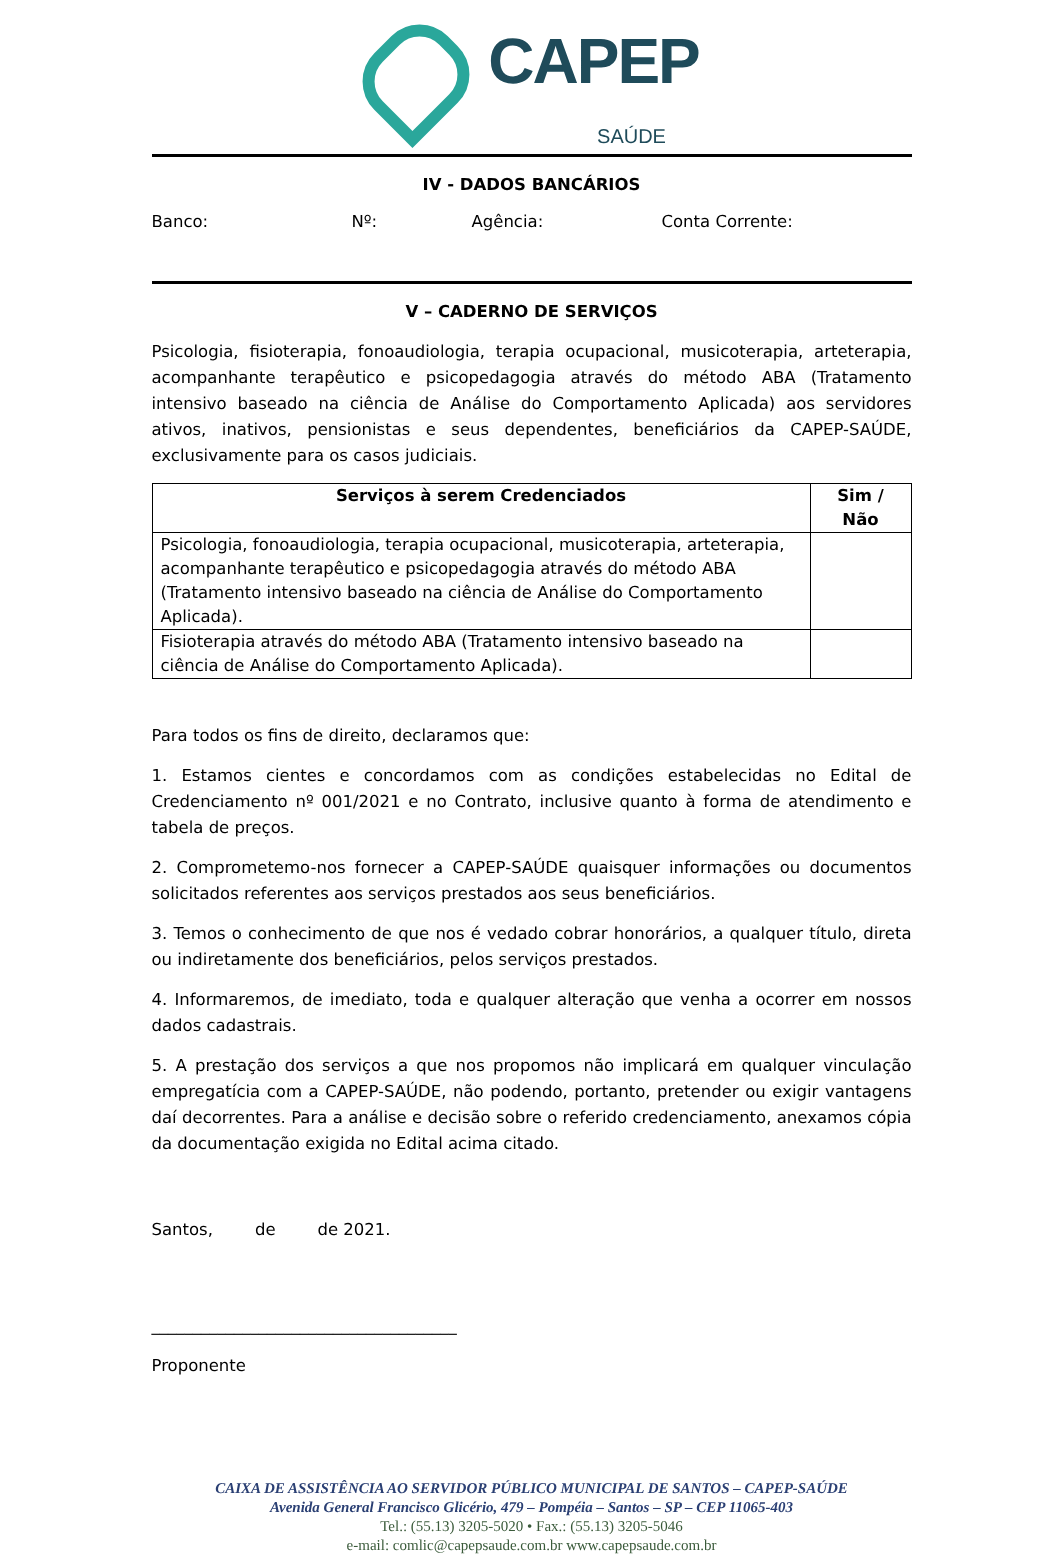CAPEP
SAÚDE
IV - DADOS BANCÁRIOS
Banco: Nº: Agência: Conta Corrente:
V – CADERNO DE SERVIÇOS
Psicologia, fisioterapia, fonoaudiologia, terapia ocupacional, musicoterapia, arteterapia, acompanhante terapêutico e psicopedagogia através do método ABA (Tratamento intensivo baseado na ciência de Análise do Comportamento Aplicada) aos servidores ativos, inativos, pensionistas e seus dependentes, beneficiários da CAPEP-SAÚDE, exclusivamente para os casos judiciais.
| Serviços à serem Credenciados | Sim / Não |
| --- | --- |
| Psicologia, fonoaudiologia, terapia ocupacional, musicoterapia, arteterapia, acompanhante terapêutico e psicopedagogia através do método ABA (Tratamento intensivo baseado na ciência de Análise do Comportamento Aplicada). | |
| Fisioterapia através do método ABA (Tratamento intensivo baseado na ciência de Análise do Comportamento Aplicada). | |
Para todos os fins de direito, declaramos que:
1. Estamos cientes e concordamos com as condições estabelecidas no Edital de Credenciamento nº 001/2021 e no Contrato, inclusive quanto à forma de atendimento e tabela de preços.
2. Comprometemo-nos fornecer a CAPEP-SAÚDE quaisquer informações ou documentos solicitados referentes aos serviços prestados aos seus beneficiários.
3. Temos o conhecimento de que nos é vedado cobrar honorários, a qualquer título, direta ou indiretamente dos beneficiários, pelos serviços prestados.
4. Informaremos, de imediato, toda e qualquer alteração que venha a ocorrer em nossos dados cadastrais.
5. A prestação dos serviços a que nos propomos não implicará em qualquer vinculação empregatícia com a CAPEP-SAÚDE, não podendo, portanto, pretender ou exigir vantagens daí decorrentes. Para a análise e decisão sobre o referido credenciamento, anexamos cópia da documentação exigida no Edital acima citado.
Santos, de de 2021.
_____________________________________
Proponente
CAIXA DE ASSISTÊNCIA AO SERVIDOR PÚBLICO MUNICIPAL DE SANTOS – CAPEP-SAÚDE
Avenida General Francisco Glicério, 479 – Pompéia – Santos – SP – CEP 11065-403
Tel.: (55.13) 3205-5020 • Fax.: (55.13) 3205-5046
e-mail: comlic@capepsaude.com.br www.capepsaude.com.br